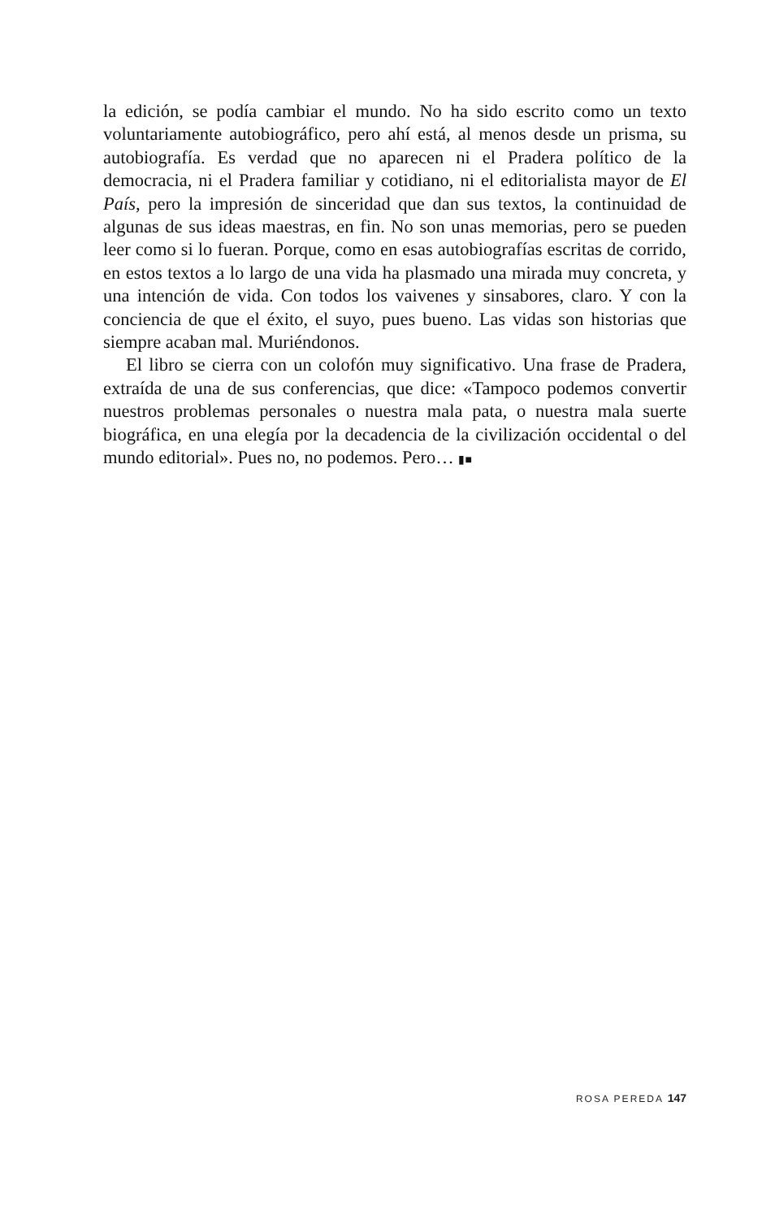la edición, se podía cambiar el mundo. No ha sido escrito como un texto voluntariamente autobiográfico, pero ahí está, al menos desde un prisma, su autobiografía. Es verdad que no aparecen ni el Pradera político de la democracia, ni el Pradera familiar y cotidiano, ni el editorialista mayor de El País, pero la impresión de sinceridad que dan sus textos, la continuidad de algunas de sus ideas maestras, en fin. No son unas memorias, pero se pueden leer como si lo fueran. Porque, como en esas autobiografías escritas de corrido, en estos textos a lo largo de una vida ha plasmado una mirada muy concreta, y una intención de vida. Con todos los vaivenes y sinsabores, claro. Y con la conciencia de que el éxito, el suyo, pues bueno. Las vidas son historias que siempre acaban mal. Muriéndonos.
El libro se cierra con un colofón muy significativo. Una frase de Pradera, extraída de una de sus conferencias, que dice: «Tampoco podemos convertir nuestros problemas personales o nuestra mala pata, o nuestra mala suerte biográfica, en una elegía por la decadencia de la civilización occidental o del mundo editorial». Pues no, no podemos. Pero… ▮■
ROSA PEREDA 147